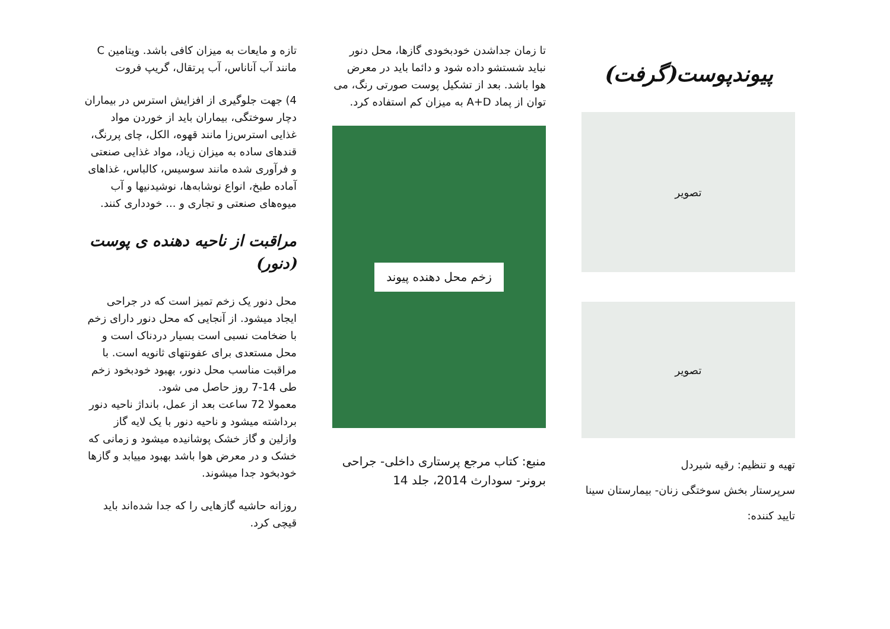تازه و مایعات به میزان کافی باشد. ویتامین C مانند آب آناناس، آب پرتقال، گریپ فروت
4) جهت جلوگیری از افزایش استرس در بیماران دچار سوختگی، بیماران باید از خوردن مواد غذایی استرس‌زا مانند قهوه، الکل، چای پررنگ، قندهای ساده به میزان زیاد، مواد غذایی صنعتی و فرآوری شده مانند سوسیس، کالباس، غذاهای آماده طبخ، انواع نوشابه‌ها، نوشیدنیها و آب میوه‌های صنعتی و تجاری و ... خودداری کنند.
مراقبت از ناحیه دهنده ی پوست (دنور)
محل دنور یک زخم تمیز است که در جراحی ایجاد میشود. از آنجایی که محل دنور دارای زخم با ضخامت نسبی است بسیار دردناک است و محل مستعدی برای عفونتهای ثانویه است. با مراقبت مناسب محل دنور، بهبود خودبخود زخم طی 14-7 روز حاصل می شود.
معمولا 72 ساعت بعد از عمل، بانداژ ناحیه دنور برداشته میشود و ناحیه دنور با یک لایه گاز وازلین و گاز خشک پوشانیده میشود و زمانی که خشک و در معرض هوا باشد بهبود مییابد و گازها خودبخود جدا میشوند.
روزانه حاشیه گازهایی را که جدا شده‌اند باید قیچی کرد.
تا زمان جداشدن خودبخودی گازها، محل دنور نباید شستشو داده شود و دائما باید در معرض هوا باشد. بعد از تشکیل پوست صورتی رنگ، می توان از پماد A+D به میزان کم استفاده کرد.
زخم محل دهنده پیوند
منبع: کتاب مرجع پرستاری داخلی- جراحی برونر- سودارث 2014، جلد 14
پیوندپوست(گرفت)
تصویر
تصویر
تهیه و تنظیم: رقیه شیردل
سرپرستار بخش سوختگی زنان- بیمارستان سینا
تایید کننده: